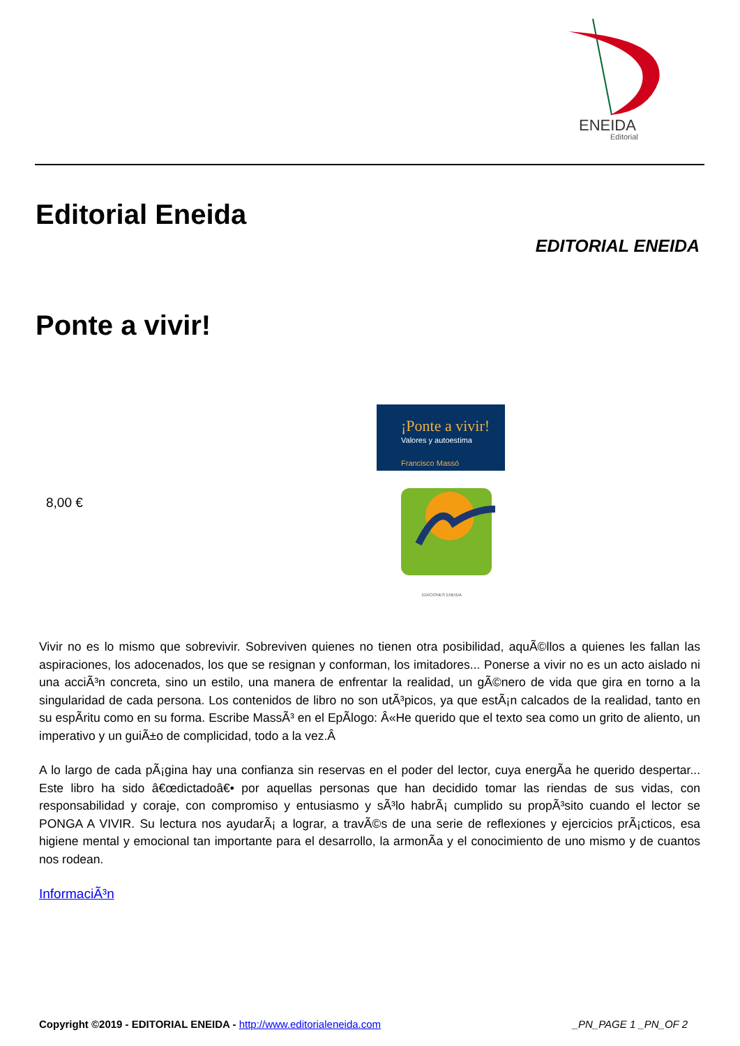ENEIDA
Editorial
Editorial Eneida
EDITORIAL ENEIDA
Ponte a vivir!
8,00 €
¡Ponte a vivir!
Valores y autoestima
Francisco Massó
EDICIONES ENEIDA
Vivir no es lo mismo que sobrevivir. Sobreviven quienes no tienen otra posibilidad, aquÃ©llos a quienes les fallan las aspiraciones, los adocenados, los que se resignan y conforman, los imitadores... Ponerse a vivir no es un acto aislado ni una acciÃ³n concreta, sino un estilo, una manera de enfrentar la realidad, un gÃ©nero de vida que gira en torno a la singularidad de cada persona. Los contenidos de libro no son utÃ³picos, ya que estÃ¡n calcados de la realidad, tanto en su espÃ­ritu como en su forma. Escribe MassÃ³ en el EpÃ­logo: Â«He querido que el texto sea como un grito de aliento, un imperativo y un guiÃ±o de complicidad, todo a la vez.Â
A lo largo de cada pÃ¡gina hay una confianza sin reservas en el poder del lector, cuya energÃ­a he querido despertar... Este libro ha sido â€œdictadoâ€• por aquellas personas que han decidido tomar las riendas de sus vidas, con responsabilidad y coraje, con compromiso y entusiasmo y sÃ³lo habrÃ¡ cumplido su propÃ³sito cuando el lector se PONGA A VIVIR. Su lectura nos ayudarÃ¡ a lograr, a travÃ©s de una serie de reflexiones y ejercicios prÃ¡cticos, esa higiene mental y emocional tan importante para el desarrollo, la armonÃ­a y el conocimiento de uno mismo y de cuantos nos rodean.
InformaciÃ³n
Copyright ©2019 - EDITORIAL ENEIDA - http://www.editorialeneida.com _PN_PAGE 1 _PN_OF 2